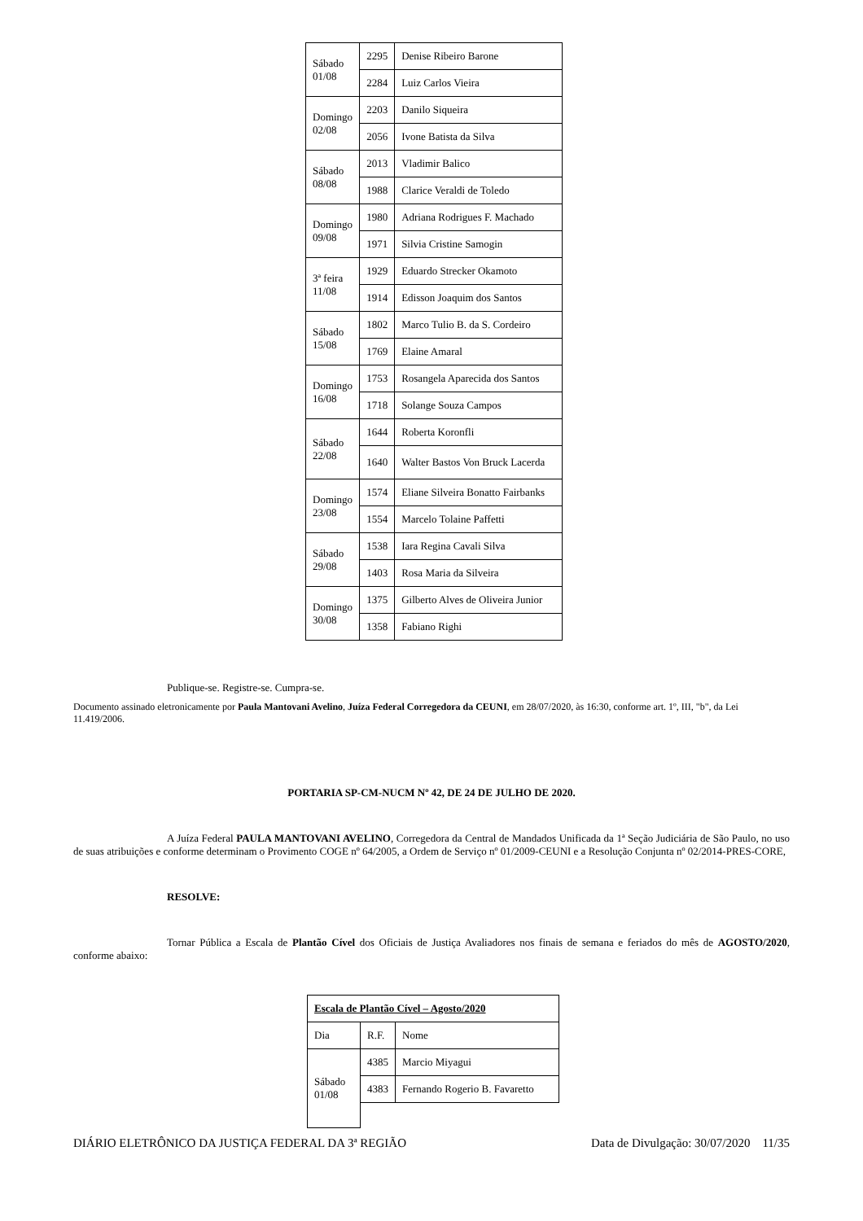| Sábado 01/08 | 2295 | Denise Ribeiro Barone |
| | 2284 | Luiz Carlos Vieira |
| Domingo 02/08 | 2203 | Danilo Siqueira |
| | 2056 | Ivone Batista da Silva |
| Sábado 08/08 | 2013 | Vladimir Balico |
| | 1988 | Clarice Veraldi de Toledo |
| Domingo 09/08 | 1980 | Adriana Rodrigues F. Machado |
| | 1971 | Silvia Cristine Samogin |
| 3ª feira 11/08 | 1929 | Eduardo Strecker Okamoto |
| | 1914 | Edisson Joaquim dos Santos |
| Sábado 15/08 | 1802 | Marco Tulio B. da S. Cordeiro |
| | 1769 | Elaine Amaral |
| Domingo 16/08 | 1753 | Rosangela Aparecida dos Santos |
| | 1718 | Solange Souza Campos |
| Sábado 22/08 | 1644 | Roberta Koronfli |
| | 1640 | Walter Bastos Von Bruck Lacerda |
| Domingo 23/08 | 1574 | Eliane Silveira Bonatto Fairbanks |
| | 1554 | Marcelo Tolaine Paffetti |
| Sábado 29/08 | 1538 | Iara Regina Cavali Silva |
| | 1403 | Rosa Maria da Silveira |
| Domingo 30/08 | 1375 | Gilberto Alves de Oliveira Junior |
| | 1358 | Fabiano Righi |
Publique-se. Registre-se. Cumpra-se.
Documento assinado eletronicamente por Paula Mantovani Avelino, Juíza Federal Corregedora da CEUNI, em 28/07/2020, às 16:30, conforme art. 1º, III, "b", da Lei 11.419/2006.
PORTARIA SP-CM-NUCM Nº 42, DE 24 DE JULHO DE 2020.
A Juíza Federal PAULA MANTOVANI AVELINO, Corregedora da Central de Mandados Unificada da 1ª Seção Judiciária de São Paulo, no uso de suas atribuições e conforme determinam o Provimento COGE nº 64/2005, a Ordem de Serviço nº 01/2009-CEUNI e a Resolução Conjunta nº 02/2014-PRES-CORE,
RESOLVE:
Tornar Pública a Escala de Plantão Cível dos Oficiais de Justiça Avaliadores nos finais de semana e feriados do mês de AGOSTO/2020, conforme abaixo:
| Escala de Plantão Cível – Agosto/2020 | | |
| Dia | R.F. | Nome |
| Sábado 01/08 | 4385 | Marcio Miyagui |
| | 4383 | Fernando Rogerio B. Favaretto |
DIÁRIO ELETRÔNICO DA JUSTIÇA FEDERAL DA 3ª REGIÃO Data de Divulgação: 30/07/2020 11/35